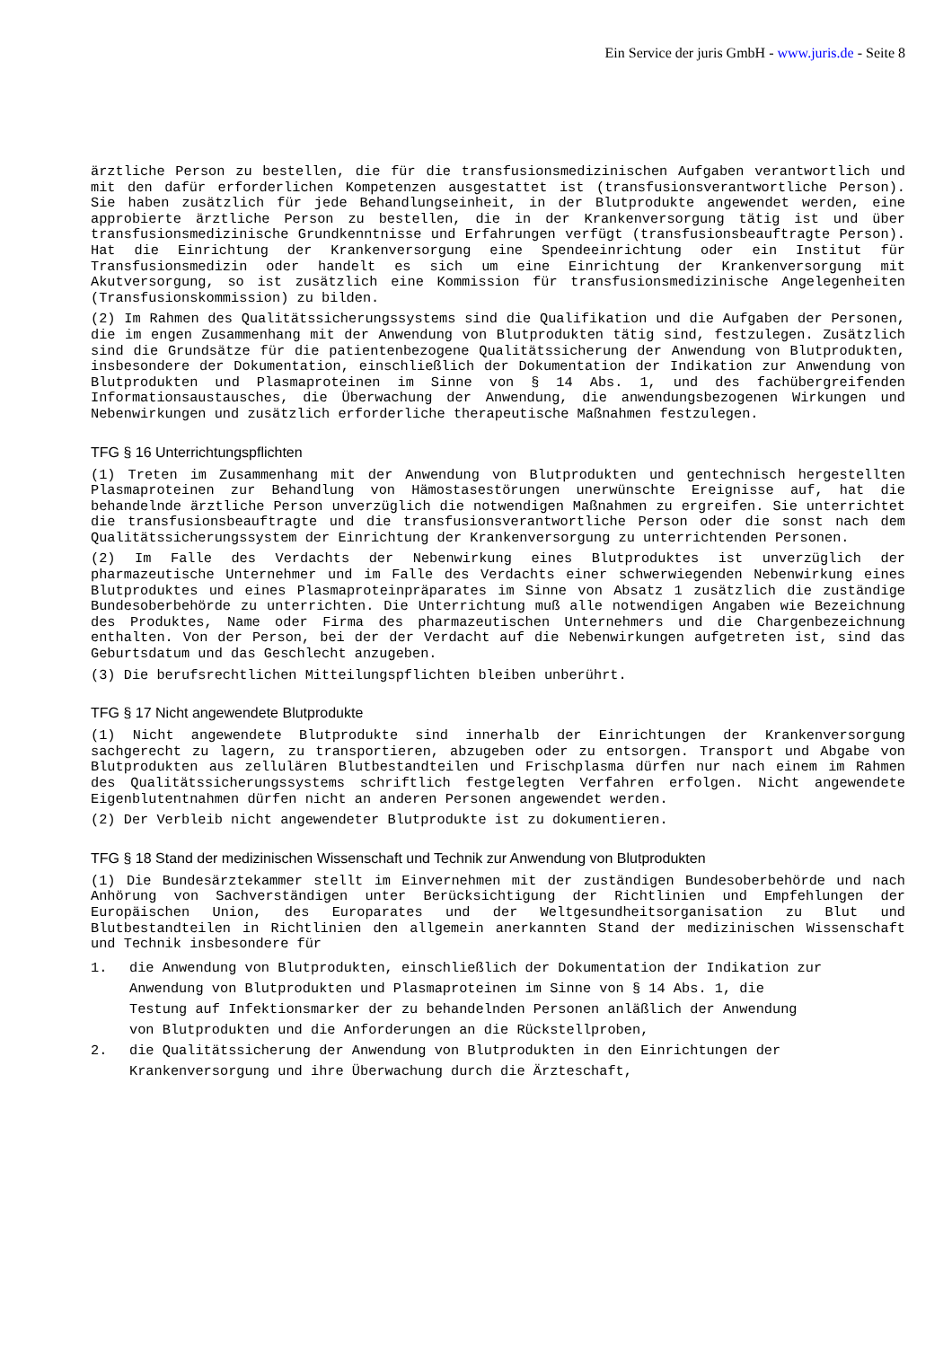Ein Service der juris GmbH - www.juris.de - Seite 8
ärztliche Person zu bestellen, die für die transfusionsmedizinischen Aufgaben verantwortlich und mit den dafür erforderlichen Kompetenzen ausgestattet ist (transfusionsverantwortliche Person). Sie haben zusätzlich für jede Behandlungseinheit, in der Blutprodukte angewendet werden, eine approbierte ärztliche Person zu bestellen, die in der Krankenversorgung tätig ist und über transfusionsmedizinische Grundkenntnisse und Erfahrungen verfügt (transfusionsbeauftragte Person). Hat die Einrichtung der Krankenversorgung eine Spendeeinrichtung oder ein Institut für Transfusionsmedizin oder handelt es sich um eine Einrichtung der Krankenversorgung mit Akutversorgung, so ist zusätzlich eine Kommission für transfusionsmedizinische Angelegenheiten (Transfusionskommission) zu bilden.
(2) Im Rahmen des Qualitätssicherungssystems sind die Qualifikation und die Aufgaben der Personen, die im engen Zusammenhang mit der Anwendung von Blutprodukten tätig sind, festzulegen. Zusätzlich sind die Grundsätze für die patientenbezogene Qualitätssicherung der Anwendung von Blutprodukten, insbesondere der Dokumentation, einschließlich der Dokumentation der Indikation zur Anwendung von Blutprodukten und Plasmaproteinen im Sinne von § 14 Abs. 1, und des fachübergreifenden Informationsaustausches, die Überwachung der Anwendung, die anwendungsbezogenen Wirkungen und Nebenwirkungen und zusätzlich erforderliche therapeutische Maßnahmen festzulegen.
TFG § 16 Unterrichtungspflichten
(1) Treten im Zusammenhang mit der Anwendung von Blutprodukten und gentechnisch hergestellten Plasmaproteinen zur Behandlung von Hämostasestörungen unerwünschte Ereignisse auf, hat die behandelnde ärztliche Person unverzüglich die notwendigen Maßnahmen zu ergreifen. Sie unterrichtet die transfusionsbeauftragte und die transfusionsverantwortliche Person oder die sonst nach dem Qualitätssicherungssystem der Einrichtung der Krankenversorgung zu unterrichtenden Personen.
(2) Im Falle des Verdachts der Nebenwirkung eines Blutproduktes ist unverzüglich der pharmazeutische Unternehmer und im Falle des Verdachts einer schwerwiegenden Nebenwirkung eines Blutproduktes und eines Plasmaproteinpräparates im Sinne von Absatz 1 zusätzlich die zuständige Bundesoberbehörde zu unterrichten. Die Unterrichtung muß alle notwendigen Angaben wie Bezeichnung des Produktes, Name oder Firma des pharmazeutischen Unternehmers und die Chargenbezeichnung enthalten. Von der Person, bei der der Verdacht auf die Nebenwirkungen aufgetreten ist, sind das Geburtsdatum und das Geschlecht anzugeben.
(3) Die berufsrechtlichen Mitteilungspflichten bleiben unberührt.
TFG § 17 Nicht angewendete Blutprodukte
(1) Nicht angewendete Blutprodukte sind innerhalb der Einrichtungen der Krankenversorgung sachgerecht zu lagern, zu transportieren, abzugeben oder zu entsorgen. Transport und Abgabe von Blutprodukten aus zellulären Blutbestandteilen und Frischplasma dürfen nur nach einem im Rahmen des Qualitätssicherungssystems schriftlich festgelegten Verfahren erfolgen. Nicht angewendete Eigenblutentnahmen dürfen nicht an anderen Personen angewendet werden.
(2) Der Verbleib nicht angewendeter Blutprodukte ist zu dokumentieren.
TFG § 18 Stand der medizinischen Wissenschaft und Technik zur Anwendung von Blutprodukten
(1) Die Bundesärztekammer stellt im Einvernehmen mit der zuständigen Bundesoberbehörde und nach Anhörung von Sachverständigen unter Berücksichtigung der Richtlinien und Empfehlungen der Europäischen Union, des Europarates und der Weltgesundheitsorganisation zu Blut und Blutbestandteilen in Richtlinien den allgemein anerkannten Stand der medizinischen Wissenschaft und Technik insbesondere für
1. die Anwendung von Blutprodukten, einschließlich der Dokumentation der Indikation zur Anwendung von Blutprodukten und Plasmaproteinen im Sinne von § 14 Abs. 1, die Testung auf Infektionsmarker der zu behandelnden Personen anläßlich der Anwendung von Blutprodukten und die Anforderungen an die Rückstellproben,
2. die Qualitätssicherung der Anwendung von Blutprodukten in den Einrichtungen der Krankenversorgung und ihre Überwachung durch die Ärzteschaft,